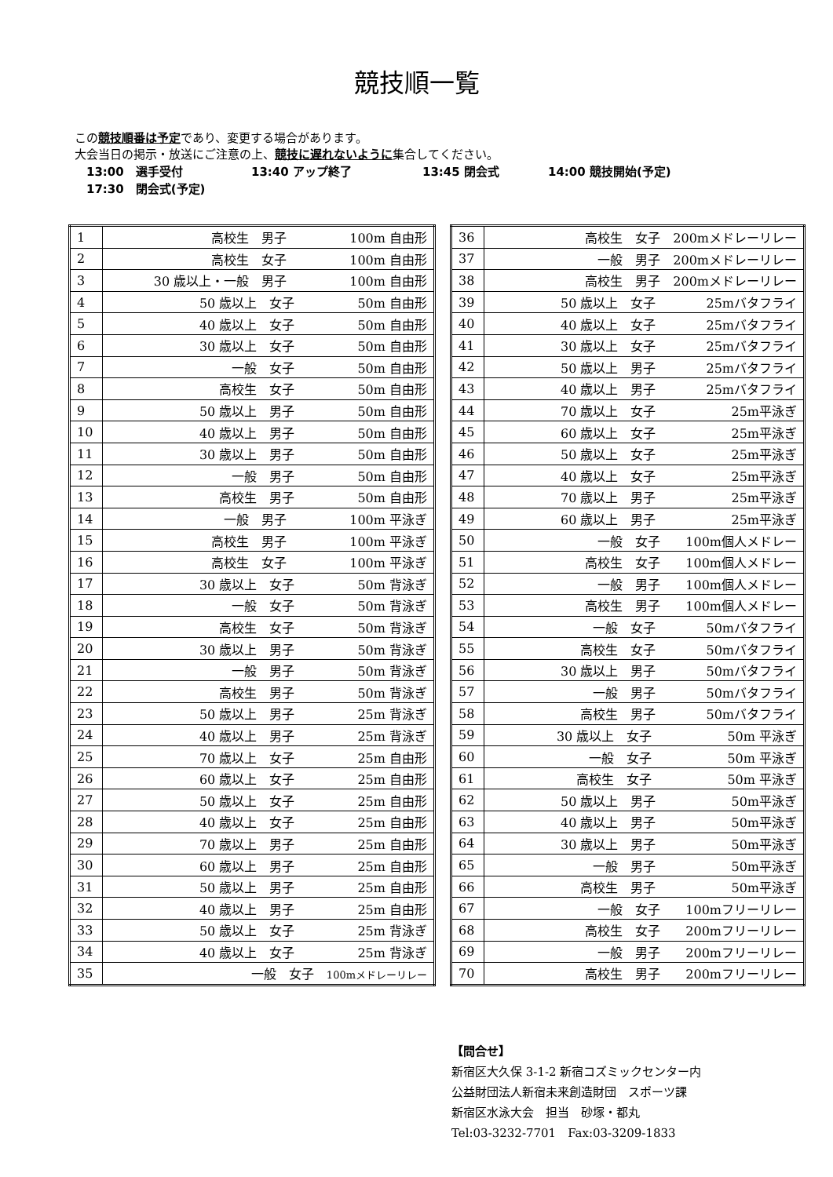競技順一覧
この競技順番は予定であり、変更する場合があります。
大会当日の掲示・放送にご注意の上、競技に遅れないように集合してください。
13:00　選手受付 13:40 アップ終了 13:45 閉会式 14:00 競技開始(予定)
17:30　閉会式(予定)
| 1 | 高校生 男子 100m 自由形 |
| 2 | 高校生 女子 100m 自由形 |
| 3 | 30 歳以上・一般 男子 100m 自由形 |
| 4 | 50 歳以上 女子 50m 自由形 |
| 5 | 40 歳以上 女子 50m 自由形 |
| 6 | 30 歳以上 女子 50m 自由形 |
| 7 | 一般 女子 50m 自由形 |
| 8 | 高校生 女子 50m 自由形 |
| 9 | 50 歳以上 男子 50m 自由形 |
| 10 | 40 歳以上 男子 50m 自由形 |
| 11 | 30 歳以上 男子 50m 自由形 |
| 12 | 一般 男子 50m 自由形 |
| 13 | 高校生 男子 50m 自由形 |
| 14 | 一般 男子 100m 平泳ぎ |
| 15 | 高校生 男子 100m 平泳ぎ |
| 16 | 高校生 女子 100m 平泳ぎ |
| 17 | 30 歳以上 女子 50m 背泳ぎ |
| 18 | 一般 女子 50m 背泳ぎ |
| 19 | 高校生 女子 50m 背泳ぎ |
| 20 | 30 歳以上 男子 50m 背泳ぎ |
| 21 | 一般 男子 50m 背泳ぎ |
| 22 | 高校生 男子 50m 背泳ぎ |
| 23 | 50 歳以上 男子 25m 背泳ぎ |
| 24 | 40 歳以上 男子 25m 背泳ぎ |
| 25 | 70 歳以上 女子 25m 自由形 |
| 26 | 60 歳以上 女子 25m 自由形 |
| 27 | 50 歳以上 女子 25m 自由形 |
| 28 | 40 歳以上 女子 25m 自由形 |
| 29 | 70 歳以上 男子 25m 自由形 |
| 30 | 60 歳以上 男子 25m 自由形 |
| 31 | 50 歳以上 男子 25m 自由形 |
| 32 | 40 歳以上 男子 25m 自由形 |
| 33 | 50 歳以上 女子 25m 背泳ぎ |
| 34 | 40 歳以上 女子 25m 背泳ぎ |
| 35 | 一般 女子 100mメドレーリレー |
| 36 | 高校生 女子 200mメドレーリレー |
| 37 | 一般 男子 200mメドレーリレー |
| 38 | 高校生 男子 200mメドレーリレー |
| 39 | 50 歳以上 女子 25mバタフライ |
| 40 | 40 歳以上 女子 25mバタフライ |
| 41 | 30 歳以上 女子 25mバタフライ |
| 42 | 50 歳以上 男子 25mバタフライ |
| 43 | 40 歳以上 男子 25mバタフライ |
| 44 | 70 歳以上 女子 25m平泳ぎ |
| 45 | 60 歳以上 女子 25m平泳ぎ |
| 46 | 50 歳以上 女子 25m平泳ぎ |
| 47 | 40 歳以上 女子 25m平泳ぎ |
| 48 | 70 歳以上 男子 25m平泳ぎ |
| 49 | 60 歳以上 男子 25m平泳ぎ |
| 50 | 一般 女子 100m個人メドレー |
| 51 | 高校生 女子 100m個人メドレー |
| 52 | 一般 男子 100m個人メドレー |
| 53 | 高校生 男子 100m個人メドレー |
| 54 | 一般 女子 50mバタフライ |
| 55 | 高校生 女子 50mバタフライ |
| 56 | 30 歳以上 男子 50mバタフライ |
| 57 | 一般 男子 50mバタフライ |
| 58 | 高校生 男子 50mバタフライ |
| 59 | 30 歳以上 女子 50m 平泳ぎ |
| 60 | 一般 女子 50m 平泳ぎ |
| 61 | 高校生 女子 50m 平泳ぎ |
| 62 | 50 歳以上 男子 50m平泳ぎ |
| 63 | 40 歳以上 男子 50m平泳ぎ |
| 64 | 30 歳以上 男子 50m平泳ぎ |
| 65 | 一般 男子 50m平泳ぎ |
| 66 | 高校生 男子 50m平泳ぎ |
| 67 | 一般 女子 100mフリーリレー |
| 68 | 高校生 女子 200mフリーリレー |
| 69 | 一般 男子 200mフリーリレー |
| 70 | 高校生 男子 200mフリーリレー |
【問合せ】
新宿区大久保 3-1-2 新宿コズミックセンター内
公益財団法人新宿未来創造財団　スポーツ課
新宿区水泳大会　担当　砂塚・都丸
Tel:03-3232-7701　Fax:03-3209-1833